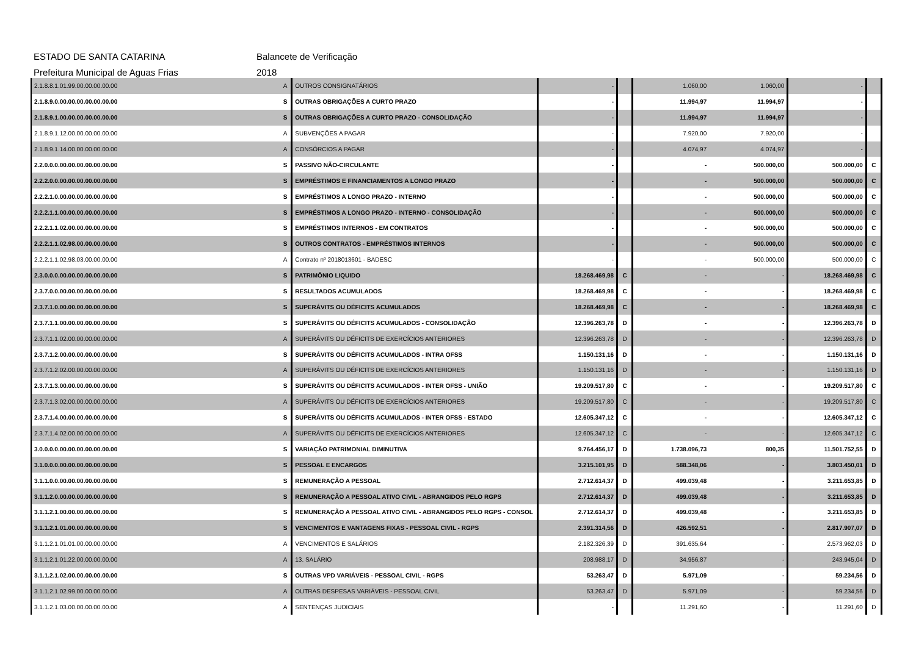ESTADO DE SANTA CATARINA Balancete de Verificação
Prefeitura Municipal de Aguas Frias 2018
| 2.1.8.8.1.01.99.00.00.00.00.00 | A | OUTROS CONSIGNATÁRIOS | - | | 1.060,00 | 1.060,00 | - | |
| 2.1.8.9.0.00.00.00.00.00.00.00 | S | OUTRAS OBRIGAÇÕES A CURTO PRAZO | - | | 11.994,97 | 11.994,97 | - | |
| 2.1.8.9.1.00.00.00.00.00.00.00 | S | OUTRAS OBRIGAÇÕES A CURTO PRAZO - CONSOLIDAÇÃO | - | | 11.994,97 | 11.994,97 | - | |
| 2.1.8.9.1.12.00.00.00.00.00.00 | A | SUBVENÇÕES A PAGAR | - | | 7.920,00 | 7.920,00 | - | |
| 2.1.8.9.1.14.00.00.00.00.00.00 | A | CONSÓRCIOS A PAGAR | - | | 4.074,97 | 4.074,97 | - | |
| 2.2.0.0.0.00.00.00.00.00.00.00 | S | PASSIVO NÃO-CIRCULANTE | - | | - | 500.000,00 | 500.000,00 | C |
| 2.2.2.0.0.00.00.00.00.00.00.00 | S | EMPRÉSTIMOS E FINANCIAMENTOS A LONGO PRAZO | - | | - | 500.000,00 | 500.000,00 | C |
| 2.2.2.1.0.00.00.00.00.00.00.00 | S | EMPRÉSTIMOS A LONGO PRAZO - INTERNO | - | | - | 500.000,00 | 500.000,00 | C |
| 2.2.2.1.1.00.00.00.00.00.00.00 | S | EMPRÉSTIMOS A LONGO PRAZO - INTERNO - CONSOLIDAÇÃO | - | | - | 500.000,00 | 500.000,00 | C |
| 2.2.2.1.1.02.00.00.00.00.00.00 | S | EMPRÉSTIMOS INTERNOS - EM CONTRATOS | - | | - | 500.000,00 | 500.000,00 | C |
| 2.2.2.1.1.02.98.00.00.00.00.00 | S | OUTROS CONTRATOS - EMPRÉSTIMOS INTERNOS | - | | - | 500.000,00 | 500.000,00 | C |
| 2.2.2.1.1.02.98.03.00.00.00.00 | A | Contrato nº 2018013601 - BADESC | - | | - | 500.000,00 | 500.000,00 | C |
| 2.3.0.0.0.00.00.00.00.00.00.00 | S | PATRIMÔNIO LIQUIDO | 18.268.469,98 | C | - | - | 18.268.469,98 | C |
| 2.3.7.0.0.00.00.00.00.00.00.00 | S | RESULTADOS ACUMULADOS | 18.268.469,98 | C | - | - | 18.268.469,98 | C |
| 2.3.7.1.0.00.00.00.00.00.00.00 | S | SUPERÁVITS OU DÉFICITS ACUMULADOS | 18.268.469,98 | C | - | - | 18.268.469,98 | C |
| 2.3.7.1.1.00.00.00.00.00.00.00 | S | SUPERÁVITS OU DÉFICITS ACUMULADOS - CONSOLIDAÇÃO | 12.396.263,78 | D | - | - | 12.396.263,78 | D |
| 2.3.7.1.1.02.00.00.00.00.00.00 | A | SUPERÁVITS OU DÉFICITS DE EXERCÍCIOS ANTERIORES | 12.396.263,78 | D | - | - | 12.396.263,78 | D |
| 2.3.7.1.2.00.00.00.00.00.00.00 | S | SUPERÁVITS OU DÉFICITS ACUMULADOS - INTRA OFSS | 1.150.131,16 | D | - | - | 1.150.131,16 | D |
| 2.3.7.1.2.02.00.00.00.00.00.00 | A | SUPERÁVITS OU DÉFICITS DE EXERCÍCIOS ANTERIORES | 1.150.131,16 | D | - | - | 1.150.131,16 | D |
| 2.3.7.1.3.00.00.00.00.00.00.00 | S | SUPERÁVITS OU DÉFICITS ACUMULADOS - INTER OFSS - UNIÃO | 19.209.517,80 | C | - | - | 19.209.517,80 | C |
| 2.3.7.1.3.02.00.00.00.00.00.00 | A | SUPERÁVITS OU DÉFICITS DE EXERCÍCIOS ANTERIORES | 19.209.517,80 | C | - | - | 19.209.517,80 | C |
| 2.3.7.1.4.00.00.00.00.00.00.00 | S | SUPERÁVITS OU DÉFICITS ACUMULADOS - INTER OFSS - ESTADO | 12.605.347,12 | C | - | - | 12.605.347,12 | C |
| 2.3.7.1.4.02.00.00.00.00.00.00 | A | SUPERÁVITS OU DÉFICITS DE EXERCÍCIOS ANTERIORES | 12.605.347,12 | C | - | - | 12.605.347,12 | C |
| 3.0.0.0.0.00.00.00.00.00.00.00 | S | VARIAÇÃO PATRIMONIAL DIMINUTIVA | 9.764.456,17 | D | 1.738.096,73 | 800,35 | 11.501.752,55 | D |
| 3.1.0.0.0.00.00.00.00.00.00.00 | S | PESSOAL E ENCARGOS | 3.215.101,95 | D | 588.348,06 | - | 3.803.450,01 | D |
| 3.1.1.0.0.00.00.00.00.00.00.00 | S | REMUNERAÇÃO A PESSOAL | 2.712.614,37 | D | 499.039,48 | - | 3.211.653,85 | D |
| 3.1.1.2.0.00.00.00.00.00.00.00 | S | REMUNERAÇÃO A PESSOAL ATIVO CIVIL - ABRANGIDOS PELO RGPS | 2.712.614,37 | D | 499.039,48 | - | 3.211.653,85 | D |
| 3.1.1.2.1.00.00.00.00.00.00.00 | S | REMUNERAÇÃO A PESSOAL ATIVO CIVIL - ABRANGIDOS PELO RGPS - CONSOL | 2.712.614,37 | D | 499.039,48 | - | 3.211.653,85 | D |
| 3.1.1.2.1.01.00.00.00.00.00.00 | S | VENCIMENTOS E VANTAGENS FIXAS - PESSOAL CIVIL - RGPS | 2.391.314,56 | D | 426.592,51 | - | 2.817.907,07 | D |
| 3.1.1.2.1.01.01.00.00.00.00.00 | A | VENCIMENTOS E SALÁRIOS | 2.182.326,39 | D | 391.635,64 | - | 2.573.962,03 | D |
| 3.1.1.2.1.01.22.00.00.00.00.00 | A | 13. SALÁRIO | 208.988,17 | D | 34.956,87 | - | 243.945,04 | D |
| 3.1.1.2.1.02.00.00.00.00.00.00 | S | OUTRAS VPD VARIÁVEIS - PESSOAL CIVIL - RGPS | 53.263,47 | D | 5.971,09 | - | 59.234,56 | D |
| 3.1.1.2.1.02.99.00.00.00.00.00 | A | OUTRAS DESPESAS VARIÁVEIS - PESSOAL CIVIL | 53.263,47 | D | 5.971,09 | - | 59.234,56 | D |
| 3.1.1.2.1.03.00.00.00.00.00.00 | A | SENTENÇAS JUDICIAIS | - | | 11.291,60 | - | 11.291,60 | D |